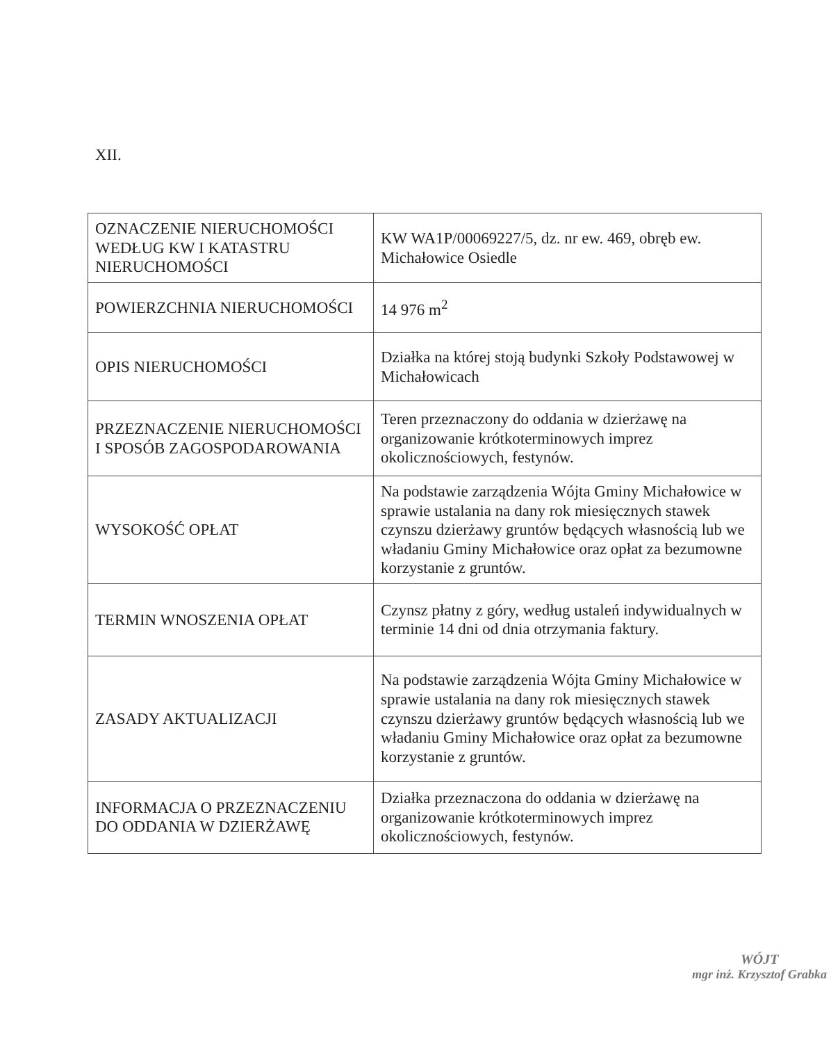XII.
| OZNACZENIE NIERUCHOMOŚCI WEDŁUG KW I KATASTRU NIERUCHOMOŚCI | KW WA1P/00069227/5, dz. nr ew. 469, obręb ew. Michałowice Osiedle |
| POWIERZCHNIA NIERUCHOMOŚCI | 14 976 m<sup>2</sup> |
| OPIS NIERUCHOMOŚCI | Działka na której stoją budynki Szkoły Podstawowej w Michałowicach |
| PRZEZNACZENIE NIERUCHOMOŚCI I SPOSÓB ZAGOSPODAROWANIA | Teren przeznaczony do oddania w dzierżawę na organizowanie krótkoterminowych imprez okolicznościowych, festynów. |
| WYSOKOŚĆ OPŁAT | Na podstawie zarządzenia Wójta Gminy Michałowice w sprawie ustalania na dany rok miesięcznych stawek czynszu dzierżawy gruntów będących własnością lub we władaniu Gminy Michałowice oraz opłat za bezumowne korzystanie z gruntów. |
| TERMIN WNOSZENIA OPŁAT | Czynsz płatny z góry, według ustaleń indywidualnych w terminie 14 dni od dnia otrzymania faktury. |
| ZASADY AKTUALIZACJI | Na podstawie zarządzenia Wójta Gminy Michałowice w sprawie ustalania na dany rok miesięcznych stawek czynszu dzierżawy gruntów będących własnością lub we władaniu Gminy Michałowice oraz opłat za bezumowne korzystanie z gruntów. |
| INFORMACJA O PRZEZNACZENIU DO ODDANIA W DZIERŻAWĘ | Działka przeznaczona do oddania w dzierżawę na organizowanie krótkoterminowych imprez okolicznościowych, festynów. |
WÓJT
mgr inż. Krzysztof Grabka